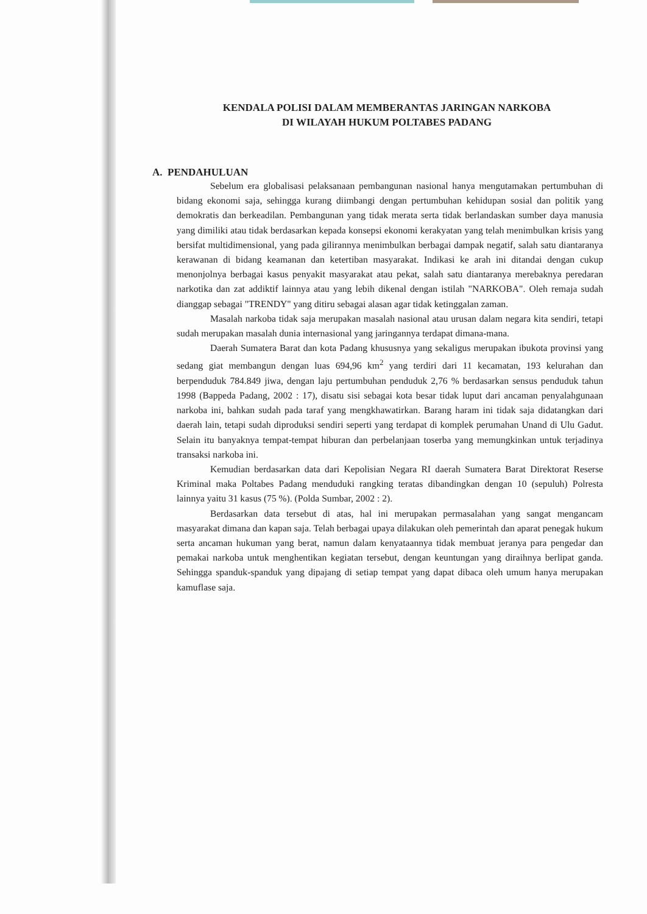KENDALA POLISI DALAM MEMBERANTAS JARINGAN NARKOBA
DI WILAYAH HUKUM POLTABES PADANG
A. PENDAHULUAN
Sebelum era globalisasi pelaksanaan pembangunan nasional hanya mengutamakan pertumbuhan di bidang ekonomi saja, sehingga kurang diimbangi dengan pertumbuhan kehidupan sosial dan politik yang demokratis dan berkeadilan. Pembangunan yang tidak merata serta tidak berlandaskan sumber daya manusia yang dimiliki atau tidak berdasarkan kepada konsepsi ekonomi kerakyatan yang telah menimbulkan krisis yang bersifat multidimensional, yang pada gilirannya menimbulkan berbagai dampak negatif, salah satu diantaranya kerawanan di bidang keamanan dan ketertiban masyarakat. Indikasi ke arah ini ditandai dengan cukup menonjolnya berbagai kasus penyakit masyarakat atau pekat, salah satu diantaranya merebaknya peredaran narkotika dan zat addiktif lainnya atau yang lebih dikenal dengan istilah "NARKOBA". Oleh remaja sudah dianggap sebagai "TRENDY" yang ditiru sebagai alasan agar tidak ketinggalan zaman.
Masalah narkoba tidak saja merupakan masalah nasional atau urusan dalam negara kita sendiri, tetapi sudah merupakan masalah dunia internasional yang jaringannya terdapat dimana-mana.
Daerah Sumatera Barat dan kota Padang khususnya yang sekaligus merupakan ibukota provinsi yang sedang giat membangun dengan luas 694,96 km<sup>2</sup> yang terdiri dari 11 kecamatan, 193 kelurahan dan berpenduduk 784.849 jiwa, dengan laju pertumbuhan penduduk 2,76 % berdasarkan sensus penduduk tahun 1998 (Bappeda Padang, 2002 : 17), disatu sisi sebagai kota besar tidak luput dari ancaman penyalahgunaan narkoba ini, bahkan sudah pada taraf yang mengkhawatirkan. Barang haram ini tidak saja didatangkan dari daerah lain, tetapi sudah diproduksi sendiri seperti yang terdapat di komplek perumahan Unand di Ulu Gadut. Selain itu banyaknya tempat-tempat hiburan dan perbelanjaan toserba yang memungkinkan untuk terjadinya transaksi narkoba ini.
Kemudian berdasarkan data dari Kepolisian Negara RI daerah Sumatera Barat Direktorat Reserse Kriminal maka Poltabes Padang menduduki rangking teratas dibandingkan dengan 10 (sepuluh) Polresta lainnya yaitu 31 kasus (75 %). (Polda Sumbar, 2002 : 2).
Berdasarkan data tersebut di atas, hal ini merupakan permasalahan yang sangat mengancam masyarakat dimana dan kapan saja. Telah berbagai upaya dilakukan oleh pemerintah dan aparat penegak hukum serta ancaman hukuman yang berat, namun dalam kenyataannya tidak membuat jeranya para pengedar dan pemakai narkoba untuk menghentikan kegiatan tersebut, dengan keuntungan yang diraihnya berlipat ganda. Sehingga spanduk-spanduk yang dipajang di setiap tempat yang dapat dibaca oleh umum hanya merupakan kamuflase saja.